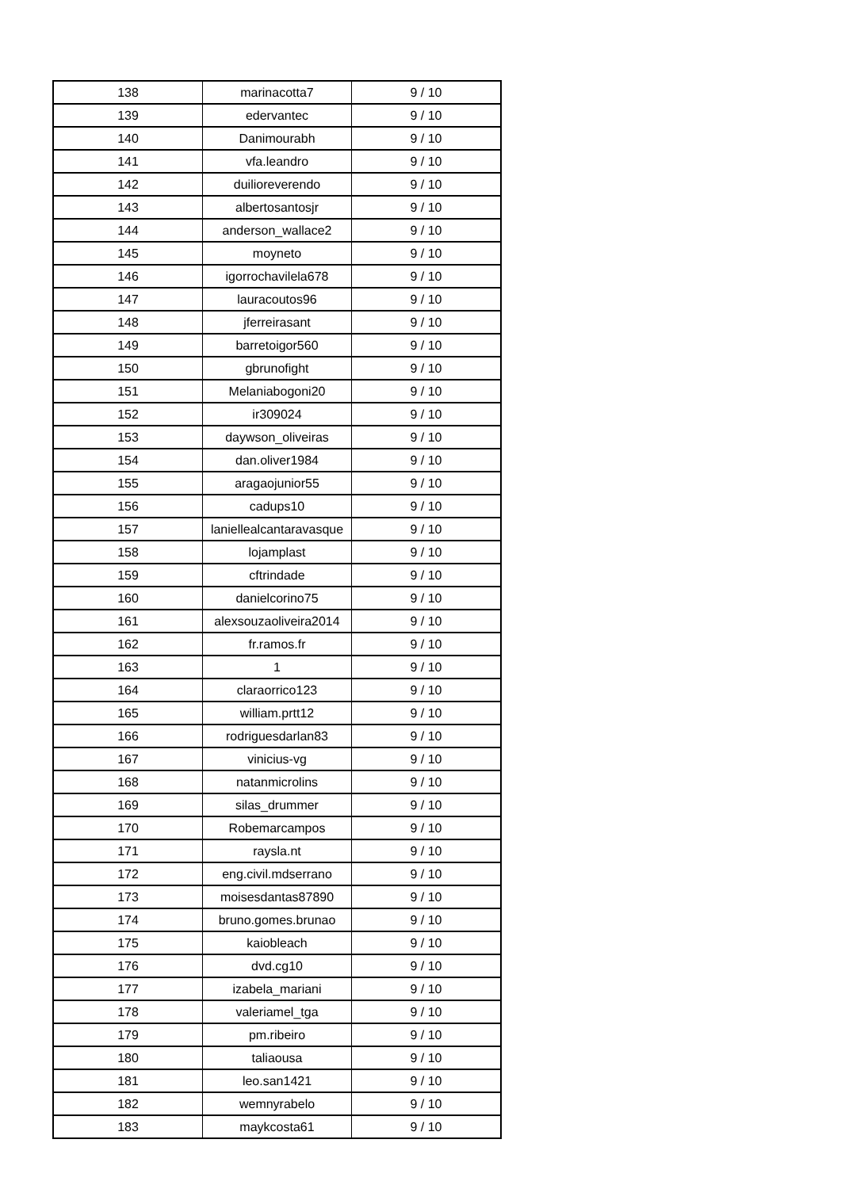| 138 | marinacotta7 | 9 / 10 |
| 139 | edervantec | 9 / 10 |
| 140 | Danimourabh | 9 / 10 |
| 141 | vfa.leandro | 9 / 10 |
| 142 | duilioreverendo | 9 / 10 |
| 143 | albertosantosjr | 9 / 10 |
| 144 | anderson_wallace2 | 9 / 10 |
| 145 | moyneto | 9 / 10 |
| 146 | igorrochavilela678 | 9 / 10 |
| 147 | lauracoutos96 | 9 / 10 |
| 148 | jferreirasant | 9 / 10 |
| 149 | barretoigor560 | 9 / 10 |
| 150 | gbrunofight | 9 / 10 |
| 151 | Melaniabogoni20 | 9 / 10 |
| 152 | ir309024 | 9 / 10 |
| 153 | daywson_oliveiras | 9 / 10 |
| 154 | dan.oliver1984 | 9 / 10 |
| 155 | aragaojunior55 | 9 / 10 |
| 156 | cadups10 | 9 / 10 |
| 157 | laniellealcantaravasque | 9 / 10 |
| 158 | lojamplast | 9 / 10 |
| 159 | cftrindade | 9 / 10 |
| 160 | danielcorino75 | 9 / 10 |
| 161 | alexsouzaoliveira2014 | 9 / 10 |
| 162 | fr.ramos.fr | 9 / 10 |
| 163 | 1 | 9 / 10 |
| 164 | claraorrico123 | 9 / 10 |
| 165 | william.prtt12 | 9 / 10 |
| 166 | rodriguesdarlan83 | 9 / 10 |
| 167 | vinicius-vg | 9 / 10 |
| 168 | natanmicrolins | 9 / 10 |
| 169 | silas_drummer | 9 / 10 |
| 170 | Robemarcampos | 9 / 10 |
| 171 | raysla.nt | 9 / 10 |
| 172 | eng.civil.mdserrano | 9 / 10 |
| 173 | moisesdantas87890 | 9 / 10 |
| 174 | bruno.gomes.brunao | 9 / 10 |
| 175 | kaiobleach | 9 / 10 |
| 176 | dvd.cg10 | 9 / 10 |
| 177 | izabela_mariani | 9 / 10 |
| 178 | valeriamel_tga | 9 / 10 |
| 179 | pm.ribeiro | 9 / 10 |
| 180 | taliaousa | 9 / 10 |
| 181 | leo.san1421 | 9 / 10 |
| 182 | wemnyrabelo | 9 / 10 |
| 183 | maykcosta61 | 9 / 10 |